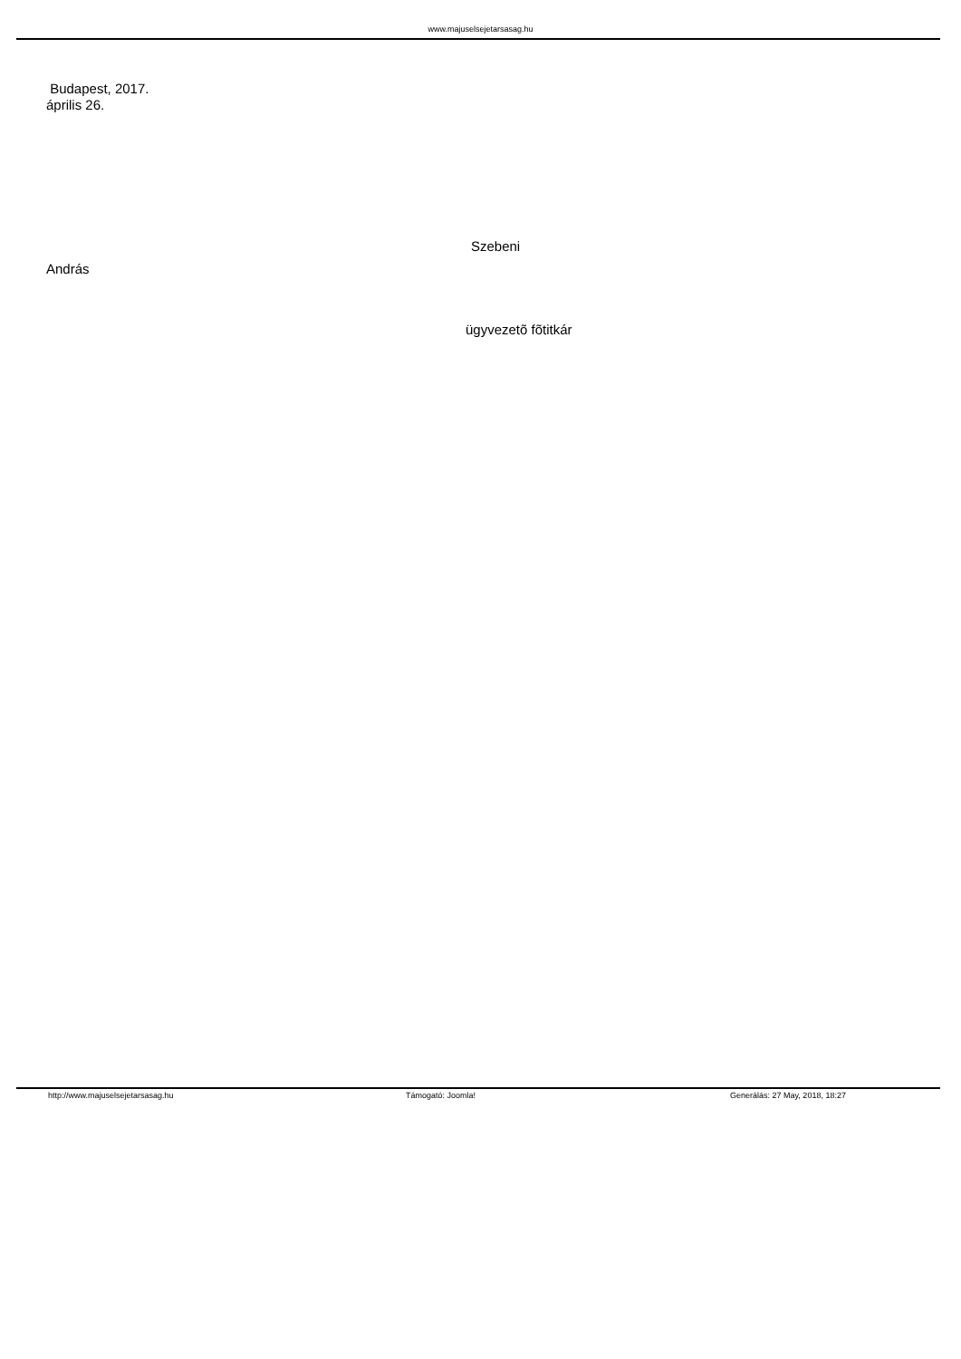www.majuselsejetarsasag.hu
Budapest, 2017.
április 26.
Szebeni
András
ügyvezetõ fõtitkár
http://www.majuselsejetarsasag.hu Támogató: Joomla! Generálás: 27 May, 2018, 18:27